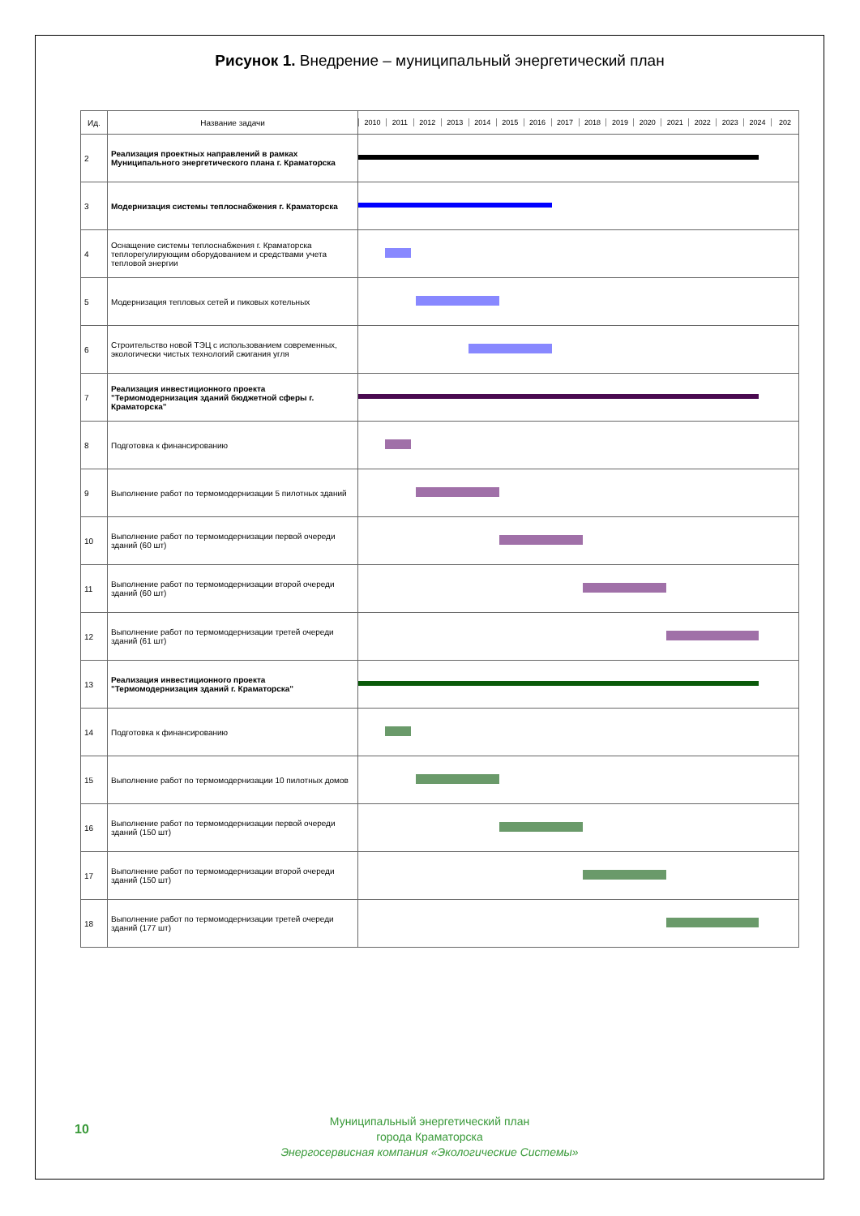Рисунок 1. Внедрение – муниципальный энергетический план
| Ид. | Название задачи | 2010 2011 2012 2013 2014 2015 2016 2017 2018 2019 2020 2021 2022 2023 2024 202 |
| --- | --- | --- |
| 2 | Реализация проектных направлений в рамках Муниципального энергетического плана г. Краматорска | |
| 3 | Модернизация системы теплоснабжения г. Краматорска | |
| 4 | Оснащение системы теплоснабжения г. Краматорска теплорегулирующим оборудованием и средствами учета тепловой энергии | |
| 5 | Модернизация тепловых сетей и пиковых котельных | |
| 6 | Строительство новой ТЭЦ с использованием современных, экологически чистых технологий сжигания угля | |
| 7 | Реализация инвестиционного проекта "Термомодернизация зданий бюджетной сферы г. Краматорска" | |
| 8 | Подготовка к финансированию | |
| 9 | Выполнение работ по термомодернизации 5 пилотных зданий | |
| 10 | Выполнение работ по термомодернизации первой очереди зданий (60 шт) | |
| 11 | Выполнение работ по термомодернизации второй очереди зданий (60 шт) | |
| 12 | Выполнение работ по термомодернизации третей очереди зданий (61 шт) | |
| 13 | Реализация инвестиционного проекта "Термомодернизация зданий г. Краматорска" | |
| 14 | Подготовка к финансированию | |
| 15 | Выполнение работ по термомодернизации 10 пилотных домов | |
| 16 | Выполнение работ по термомодернизации первой очереди зданий (150 шт) | |
| 17 | Выполнение работ по термомодернизации второй очереди зданий (150 шт) | |
| 18 | Выполнение работ по термомодернизации третей очереди зданий (177 шт) | |
10
Муниципальный энергетический план
города Краматорска
Энергосервисная компания «Экологические Системы»